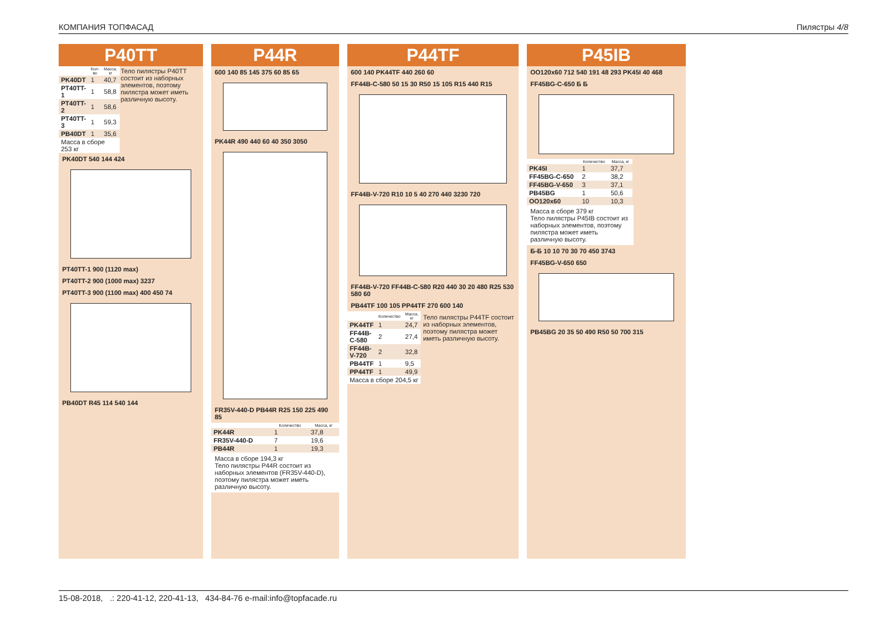КОМПАНИЯ ТОПФАСАД Пилястры 4/8
P40TT
| | Кол-во | Масса, кг |
| --- | --- | --- |
| PK40DT | 1 | 40,7 |
| PT40TT-1 | 1 | 58,8 |
| PT40TT-2 | 1 | 58,6 |
| PT40TT-3 | 1 | 59,3 |
| PB40DT | 1 | 35,6 |
| Масса в сборе 253 кг | | |
Тело пилястры P40TT состоит из наборных элементов, поэтому пилястра может иметь различную высоту.
PK40DT 540 144 424
PT40TT-1 900 (1120 max)
PT40TT-2 900 (1000 max) 3237
PT40TT-3 900 (1100 max) 400 450 74
PB40DT R45 114 540 144
P44R
600 140 85 145 375 60 85 65
PK44R 490 440 60 40 350 3050
FR35V-440-D PB44R R25 150 225 490 85
| | Количество | Масса, кг |
| --- | --- | --- |
| PK44R | 1 | 37,8 |
| FR35V-440-D | 7 | 19,6 |
| PB44R | 1 | 19,3 |
Масса в сборе 194,3 кг
Тело пилястры P44R состоит из наборных элементов (FR35V-440-D), поэтому пилястра может иметь различную высоту.
P44TF
600 140 PK44TF 440 260 60
FF44B-C-580 50 15 30 R50 15 105 R15 440 R15
FF44B-V-720 R10 10 5 40 270 440 3230 720
FF44B-V-720 FF44B-C-580 R20 440 30 20 480 R25 530 580 60
PB44TF 100 105 PP44TF 270 600 140
| | Количество | Масса, кг |
| --- | --- | --- |
| PK44TF | 1 | 24,7 |
| FF44B-C-580 | 2 | 27,4 |
| FF44B-V-720 | 2 | 32,8 |
| PB44TF | 1 | 9,5 |
| PP44TF | 1 | 49,9 |
| Масса в сборе 204,5 кг | | |
Тело пилястры P44TF состоит из наборных элементов, поэтому пилястра может иметь различную высоту.
P45IB
OO120x60 712 540 191 48 293 PK45I 40 468
FF45BG-C-650 Б Б
| | Количество | Масса, кг |
| --- | --- | --- |
| PK45I | 1 | 37,7 |
| FF45BG-C-650 | 2 | 38,2 |
| FF45BG-V-650 | 3 | 37,1 |
| PB45BG | 1 | 50,6 |
| OO120x60 | 10 | 10,3 |
Масса в сборе 379 кг
Тело пилястры P45IB состоит из наборных элементов, поэтому пилястра может иметь различную высоту.
Б-Б 10 10 70 30 70 450 3743
FF45BG-V-650 650
PB45BG 20 35 50 490 R50 50 700 315
15-08-2018, .: 220-41-12, 220-41-13, 434-84-76 e-mail:info@topfacade.ru